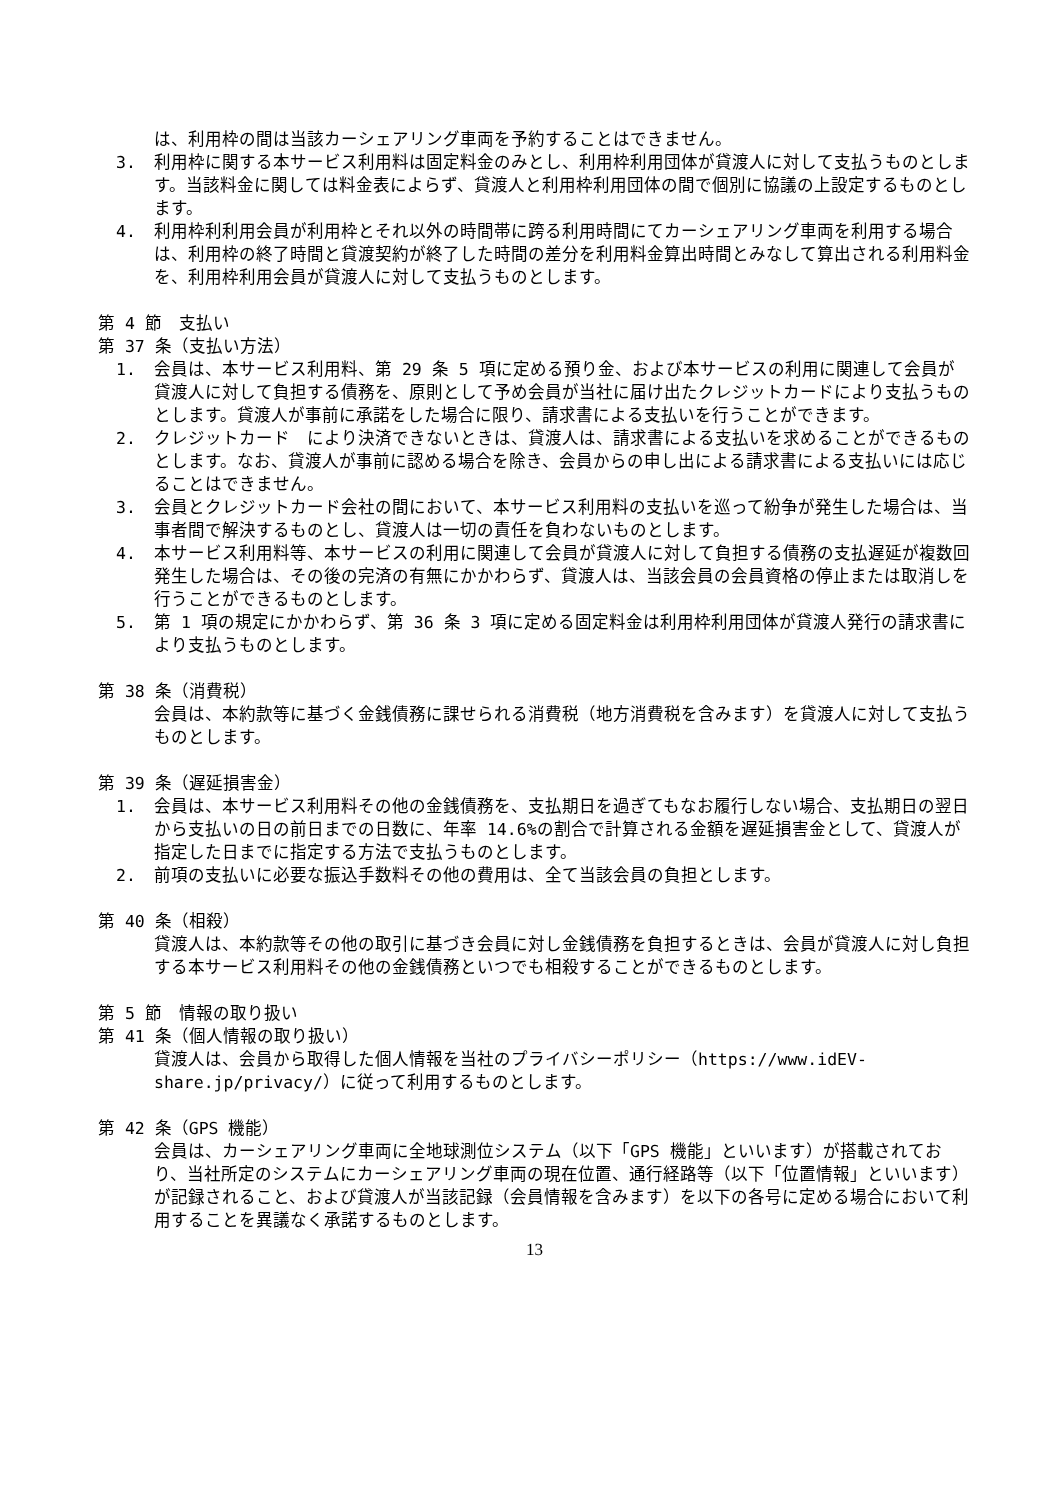は、利用枠の間は当該カーシェアリング車両を予約することはできません。
3. 利用枠に関する本サービス利用料は固定料金のみとし、利用枠利用団体が貸渡人に対して支払うものとします。当該料金に関しては料金表によらず、貸渡人と利用枠利用団体の間で個別に協議の上設定するものとします。
4. 利用枠利利用会員が利用枠とそれ以外の時間帯に跨る利用時間にてカーシェアリング車両を利用する場合は、利用枠の終了時間と貸渡契約が終了した時間の差分を利用料金算出時間とみなして算出される利用料金を、利用枠利用会員が貸渡人に対して支払うものとします。
第 4 節　支払い
第 37 条（支払い方法）
1. 会員は、本サービス利用料、第 29 条 5 項に定める預り金、および本サービスの利用に関連して会員が貸渡人に対して負担する債務を、原則として予め会員が当社に届け出たクレジットカードにより支払うものとします。貸渡人が事前に承諾をした場合に限り、請求書による支払いを行うことができます。
2. クレジットカード　により決済できないときは、貸渡人は、請求書による支払いを求めることができるものとします。なお、貸渡人が事前に認める場合を除き、会員からの申し出による請求書による支払いには応じることはできません。
3. 会員とクレジットカード会社の間において、本サービス利用料の支払いを巡って紛争が発生した場合は、当事者間で解決するものとし、貸渡人は一切の責任を負わないものとします。
4. 本サービス利用料等、本サービスの利用に関連して会員が貸渡人に対して負担する債務の支払遅延が複数回発生した場合は、その後の完済の有無にかかわらず、貸渡人は、当該会員の会員資格の停止または取消しを行うことができるものとします。
5. 第 1 項の規定にかかわらず、第 36 条 3 項に定める固定料金は利用枠利用団体が貸渡人発行の請求書により支払うものとします。
第 38 条（消費税）
会員は、本約款等に基づく金銭債務に課せられる消費税（地方消費税を含みます）を貸渡人に対して支払うものとします。
第 39 条（遅延損害金）
1. 会員は、本サービス利用料その他の金銭債務を、支払期日を過ぎてもなお履行しない場合、支払期日の翌日から支払いの日の前日までの日数に、年率 14.6%の割合で計算される金額を遅延損害金として、貸渡人が指定した日までに指定する方法で支払うものとします。
2. 前項の支払いに必要な振込手数料その他の費用は、全て当該会員の負担とします。
第 40 条（相殺）
貸渡人は、本約款等その他の取引に基づき会員に対し金銭債務を負担するときは、会員が貸渡人に対し負担する本サービス利用料その他の金銭債務といつでも相殺することができるものとします。
第 5 節　情報の取り扱い
第 41 条（個人情報の取り扱い）
貸渡人は、会員から取得した個人情報を当社のプライバシーポリシー（https://www.idEV-share.jp/privacy/）に従って利用するものとします。
第 42 条（GPS 機能）
会員は、カーシェアリング車両に全地球測位システム（以下「GPS 機能」といいます）が搭載されており、当社所定のシステムにカーシェアリング車両の現在位置、通行経路等（以下「位置情報」といいます）が記録されること、および貸渡人が当該記録（会員情報を含みます）を以下の各号に定める場合において利用することを異議なく承諾するものとします。
13